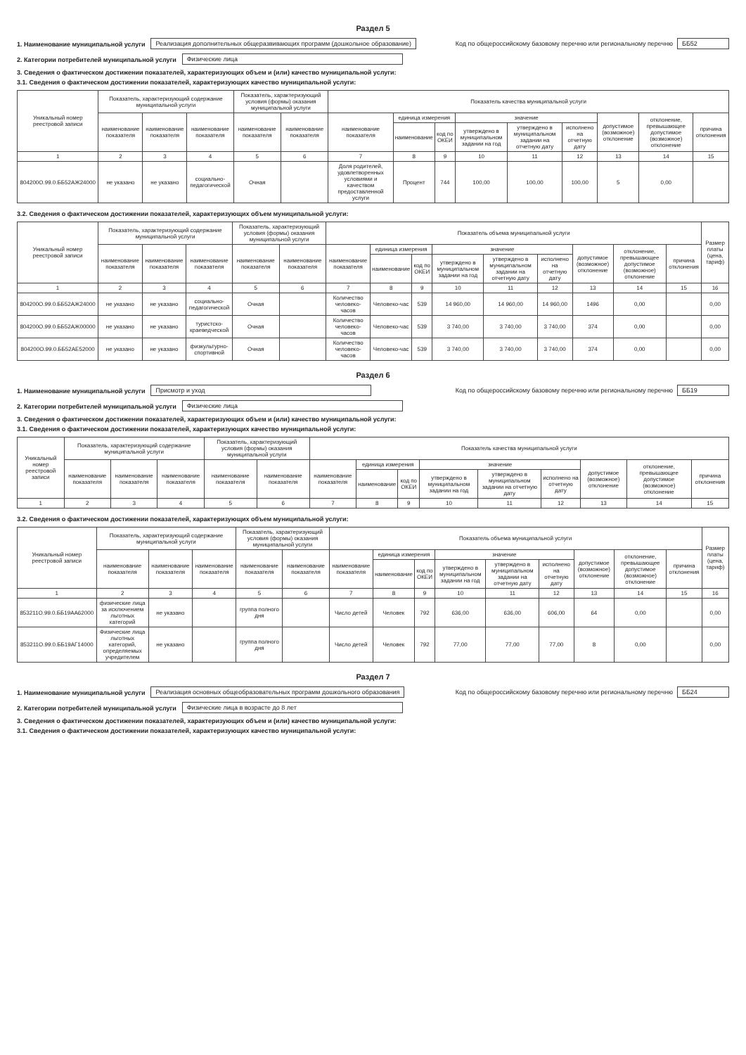Раздел 5
1. Наименование муниципальной услуги
Реализация дополнительных общеразвивающих программ (дошкольное образование) Код по общероссийскому базовому перечню или региональному перечню ББ52
2. Категории потребителей муниципальной услуги
Физические лица
3. Сведения о фактическом достижении показателей, характеризующих объем и (или) качество муниципальной услуги:
3.1. Сведения о фактическом достижении показателей, характеризующих качество муниципальной услуги:
| Уникальный номер реестровой записи | Показатель, характеризующий содержание муниципальной услуги | | | Показатель, характеризующий условия (формы) оказания муниципальной услуги | | Показатель качества муниципальной услуги | | | | | | | | |
| --- | --- | --- | --- | --- | --- | --- | --- | --- | --- | --- | --- | --- | --- | --- |
| | наименование показателя | наименование показателя | наименование показателя | наименование показателя | наименование показателя | наименование показателя | единица измерения | | значение | | | допустимое (возможное) отклонение | отклонение, превышающее допустимое (возможное) отклонение | причина отклонения |
| | | | | | | | наименование | код по ОКЕИ | утверждено в муниципальном задании на год | утверждено в муниципальном задании на отчетную дату | исполнено на отчетную дату | | | |
| 1 | 2 | 3 | 4 | 5 | 6 | 7 | 8 | 9 | 10 | 11 | 12 | 13 | 14 | 15 |
| 804200О.99.0.ББ52АЖ24000 | не указано | не указано | социально-педагогической | Очная | | Доля родителей, удовлетворенных условиями и качеством предоставленной услуги | Процент | 744 | 100,00 | 100,00 | 100,00 | 5 | 0,00 | |
3.2. Сведения о фактическом достижении показателей, характеризующих объем муниципальной услуги:
| Уникальный номер реестровой записи | Показатель, характеризующий содержание муниципальной услуги | | | Показатель, характеризующий условия (формы) оказания муниципальной услуги | | Показатель объема муниципальной услуги | | | | | | | | | Размер платы (цена, тариф) |
| --- | --- | --- | --- | --- | --- | --- | --- | --- | --- | --- | --- | --- | --- | --- | --- |
| | наименование показателя | наименование показателя | наименование показателя | наименование показателя | наименование показателя | наименование показателя | единица измерения | | значение | | | допустимое (возможное) отклонение | отклонение, превышающее допустимое (возможное) отклонение | причина отклонения | |
| | | | | | | | наименование | код по ОКЕИ | утверждено в муниципальном задании на год | утверждено в муниципальном задании на отчетную дату | исполнено на отчетную дату | | | | |
| 1 | 2 | 3 | 4 | 5 | 6 | 7 | 8 | 9 | 10 | 11 | 12 | 13 | 14 | 15 | 16 |
| 804200О.99.0.ББ52АЖ24000 | не указано | не указано | социально-педагогической | Очная | | Количество человеко-часов | Человеко-час | 539 | 14 960,00 | 14 960,00 | 14 960,00 | 1496 | 0,00 | | 0,00 |
| 804200О.99.0.ББ52АЖ00000 | не указано | не указано | туристско-краеведческой | Очная | | Количество человеко-часов | Человеко-час | 539 | 3 740,00 | 3 740,00 | 3 740,00 | 374 | 0,00 | | 0,00 |
| 804200О.99.0.ББ52АЕ52000 | не указано | не указано | физкультурно-спортивной | Очная | | Количество человеко-часов | Человеко-час | 539 | 3 740,00 | 3 740,00 | 3 740,00 | 374 | 0,00 | | 0,00 |
Раздел 6
1. Наименование муниципальной услуги
Присмотр и уход Код по общероссийскому базовому перечню или региональному перечню ББ19
2. Категории потребителей муниципальной услуги
Физические лица
3. Сведения о фактическом достижении показателей, характеризующих объем и (или) качество муниципальной услуги:
3.1. Сведения о фактическом достижении показателей, характеризующих качество муниципальной услуги:
| Уникальный номер реестровой записи | Показатель, характеризующий содержание муниципальной услуги | | | Показатель, характеризующий условия (формы) оказания муниципальной услуги | | Показатель качества муниципальной услуги | | | | | | | | |
| --- | --- | --- | --- | --- | --- | --- | --- | --- | --- | --- | --- | --- | --- | --- |
| | наименование показателя | наименование показателя | наименование показателя | наименование показателя | наименование показателя | наименование показателя | единица измерения | | значение | | | допустимое (возможное) отклонение | отклонение, превышающее допустимое (возможное) отклонение | причина отклонения |
| | | | | | | | наименование | код по ОКЕИ | утверждено в муниципальном задании на год | утверждено в муниципальном задании на отчетную дату | исполнено на отчетную дату | | | |
| 1 | 2 | 3 | 4 | 5 | 6 | 7 | 8 | 9 | 10 | 11 | 12 | 13 | 14 | 15 |
3.2. Сведения о фактическом достижении показателей, характеризующих объем муниципальной услуги:
| Уникальный номер реестровой записи | Показатель, характеризующий содержание муниципальной услуги | | | Показатель, характеризующий условия (формы) оказания муниципальной услуги | | Показатель объема муниципальной услуги | | | | | | | | | Размер платы (цена, тариф) |
| --- | --- | --- | --- | --- | --- | --- | --- | --- | --- | --- | --- | --- | --- | --- | --- |
| | наименование показателя | наименование показателя | наименование показателя | наименование показателя | наименование показателя | наименование показателя | единица измерения | | значение | | | допустимое (возможное) отклонение | отклонение, превышающее допустимое (возможное) отклонение | причина отклонения | |
| | | | | | | | наименование | код по ОКЕИ | утверждено в муниципальном задании на год | утверждено в муниципальном задании на отчетную дату | исполнено на отчетную дату | | | | |
| 1 | 2 | 3 | 4 | 5 | 6 | 7 | 8 | 9 | 10 | 11 | 12 | 13 | 14 | 15 | 16 |
| 853211О.99.0.ББ19АА62000 | физические лица за исключением льготных категорий | не указано | | группа полного дня | | Число детей | Человек | 792 | 636,00 | 636,00 | 606,00 | 64 | 0,00 | | 0,00 |
| 853211О.99.0.ББ19АГ14000 | Физические лица льготных категорий, определяемых учредителем | не указано | | группа полного дня | | Число детей | Человек | 792 | 77,00 | 77,00 | 77,00 | 8 | 0,00 | | 0,00 |
Раздел 7
1. Наименование муниципальной услуги
Реализация основных общеобразовательных программ дошкольного образования Код по общероссийскому базовому перечню или региональному перечню ББ24
2. Категории потребителей муниципальной услуги
Физические лица в возрасте до 8 лет
3. Сведения о фактическом достижении показателей, характеризующих объем и (или) качество муниципальной услуги:
3.1. Сведения о фактическом достижении показателей, характеризующих качество муниципальной услуги: